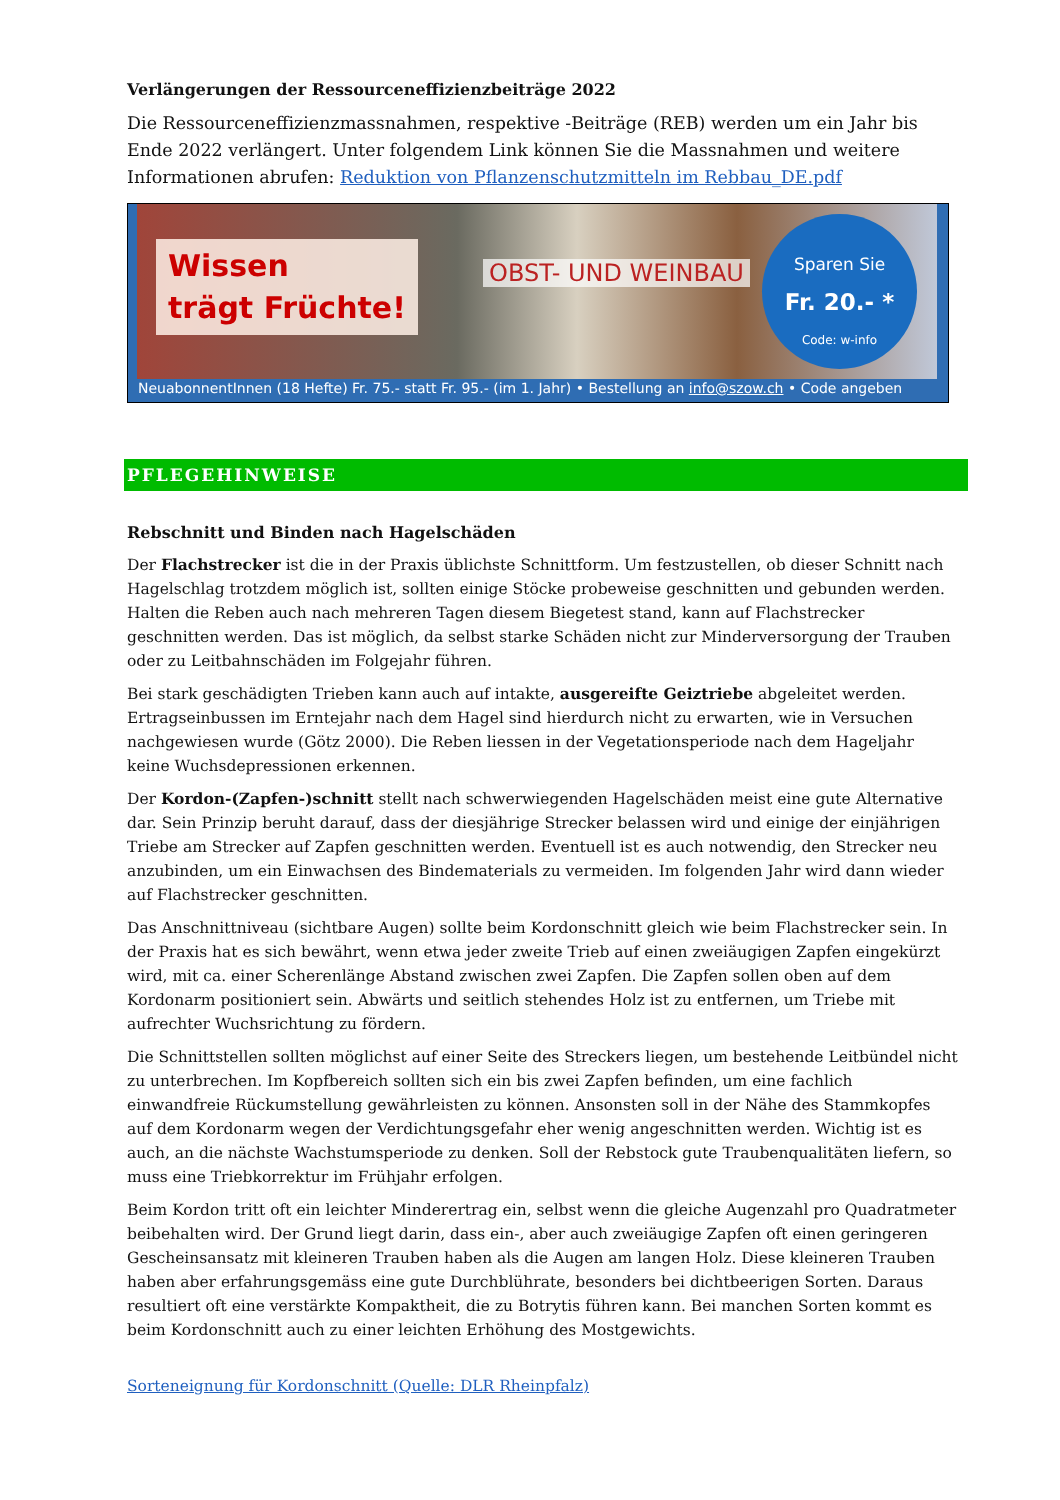Verlängerungen der Ressourceneffizienzbeiträge 2022
Die Ressourceneffizienzmassnahmen, respektive -Beiträge (REB) werden um ein Jahr bis Ende 2022 verlängert. Unter folgendem Link können Sie die Massnahmen und weitere Informationen abrufen: Reduktion von Pflanzenschutzmitteln im Rebbau_DE.pdf
Wissen
trägt Früchte!
OBST- UND WEINBAU
Sparen Sie
Fr. 20.- *
Code: w-info
NeuabonnentInnen (18 Hefte) Fr. 75.- statt Fr. 95.- (im 1. Jahr) • Bestellung an info@szow.ch • Code angeben
PFLEGEHINWEISE
Rebschnitt und Binden nach Hagelschäden
Der Flachstrecker ist die in der Praxis üblichste Schnittform. Um festzustellen, ob dieser Schnitt nach Hagelschlag trotzdem möglich ist, sollten einige Stöcke probeweise geschnitten und gebunden werden. Halten die Reben auch nach mehreren Tagen diesem Biegetest stand, kann auf Flachstrecker geschnitten werden. Das ist möglich, da selbst starke Schäden nicht zur Minderversorgung der Trauben oder zu Leitbahnschäden im Folgejahr führen.
Bei stark geschädigten Trieben kann auch auf intakte, ausgereifte Geiztriebe abgeleitet werden. Ertragseinbussen im Erntejahr nach dem Hagel sind hierdurch nicht zu erwarten, wie in Versuchen nachgewiesen wurde (Götz 2000). Die Reben liessen in der Vegetationsperiode nach dem Hageljahr keine Wuchsdepressionen erkennen.
Der Kordon-(Zapfen-)schnitt stellt nach schwerwiegenden Hagelschäden meist eine gute Alternative dar. Sein Prinzip beruht darauf, dass der diesjährige Strecker belassen wird und einige der einjährigen Triebe am Strecker auf Zapfen geschnitten werden. Eventuell ist es auch notwendig, den Strecker neu anzubinden, um ein Einwachsen des Bindematerials zu vermeiden. Im folgenden Jahr wird dann wieder auf Flachstrecker geschnitten.
Das Anschnittniveau (sichtbare Augen) sollte beim Kordonschnitt gleich wie beim Flachstrecker sein. In der Praxis hat es sich bewährt, wenn etwa jeder zweite Trieb auf einen zweiäugigen Zapfen eingekürzt wird, mit ca. einer Scherenlänge Abstand zwischen zwei Zapfen. Die Zapfen sollen oben auf dem Kordonarm positioniert sein. Abwärts und seitlich stehendes Holz ist zu entfernen, um Triebe mit aufrechter Wuchsrichtung zu fördern.
Die Schnittstellen sollten möglichst auf einer Seite des Streckers liegen, um bestehende Leitbündel nicht zu unterbrechen. Im Kopfbereich sollten sich ein bis zwei Zapfen befinden, um eine fachlich einwandfreie Rückumstellung gewährleisten zu können. Ansonsten soll in der Nähe des Stammkopfes auf dem Kordonarm wegen der Verdichtungsgefahr eher wenig angeschnitten werden. Wichtig ist es auch, an die nächste Wachstumsperiode zu denken. Soll der Rebstock gute Traubenqualitäten liefern, so muss eine Triebkorrektur im Frühjahr erfolgen.
Beim Kordon tritt oft ein leichter Minderertrag ein, selbst wenn die gleiche Augenzahl pro Quadratmeter beibehalten wird. Der Grund liegt darin, dass ein-, aber auch zweiäugige Zapfen oft einen geringeren Gescheinsansatz mit kleineren Trauben haben als die Augen am langen Holz. Diese kleineren Trauben haben aber erfahrungsgemäss eine gute Durchblührate, besonders bei dichtbeerigen Sorten. Daraus resultiert oft eine verstärkte Kompaktheit, die zu Botrytis führen kann. Bei manchen Sorten kommt es beim Kordonschnitt auch zu einer leichten Erhöhung des Mostgewichts.
Sorteneignung für Kordonschnitt (Quelle: DLR Rheinpfalz)